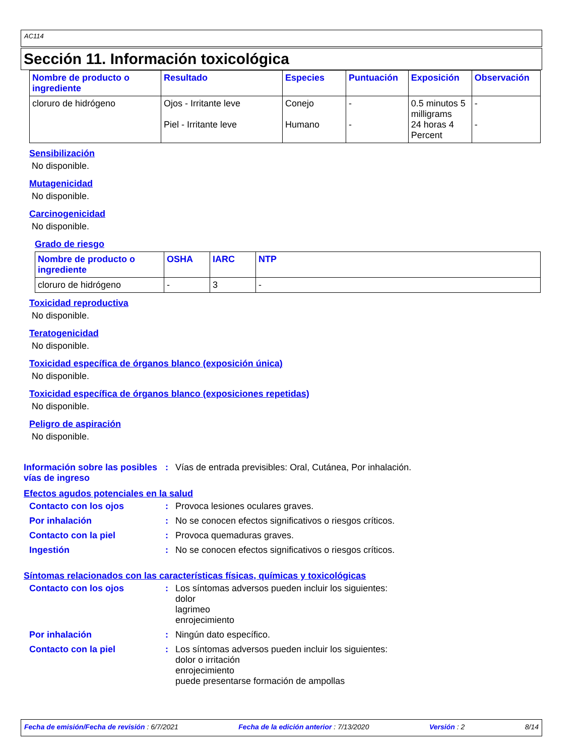AC114
Sección 11. Información toxicológica
| Nombre de producto o ingrediente | Resultado | Especies | Puntuación | Exposición | Observación |
| --- | --- | --- | --- | --- | --- |
| cloruro de hidrógeno | Ojos - Irritante leve Piel - Irritante leve | Conejo Humano | - - | 0.5 minutos 5 milligrams 24 horas 4 Percent | - - |
Sensibilización
No disponible.
Mutagenicidad
No disponible.
Carcinogenicidad
No disponible.
Grado de riesgo
| Nombre de producto o ingrediente | OSHA | IARC | NTP |
| --- | --- | --- | --- |
| cloruro de hidrógeno | - | 3 | - |
Toxicidad reproductiva
No disponible.
Teratogenicidad
No disponible.
Toxicidad específica de órganos blanco (exposición única)
No disponible.
Toxicidad específica de órganos blanco (exposiciones repetidas)
No disponible.
Peligro de aspiración
No disponible.
Información sobre las posibles vías de ingreso
: Vías de entrada previsibles: Oral, Cutánea, Por inhalación.
Efectos agudos potenciales en la salud
Contacto con los ojos : Provoca lesiones oculares graves.
Por inhalación : No se conocen efectos significativos o riesgos críticos.
Contacto con la piel : Provoca quemaduras graves.
Ingestión : No se conocen efectos significativos o riesgos críticos.
Síntomas relacionados con las características físicas, químicas y toxicológicas
Contacto con los ojos : Los síntomas adversos pueden incluir los siguientes:
dolor
lagrimeo
enrojecimiento
Por inhalación : Ningún dato específico.
Contacto con la piel : Los síntomas adversos pueden incluir los siguientes:
dolor o irritación
enrojecimiento
puede presentarse formación de ampollas
Fecha de emisión/Fecha de revisión : 6/7/2021 Fecha de la edición anterior : 7/13/2020 Versión : 2 8/14